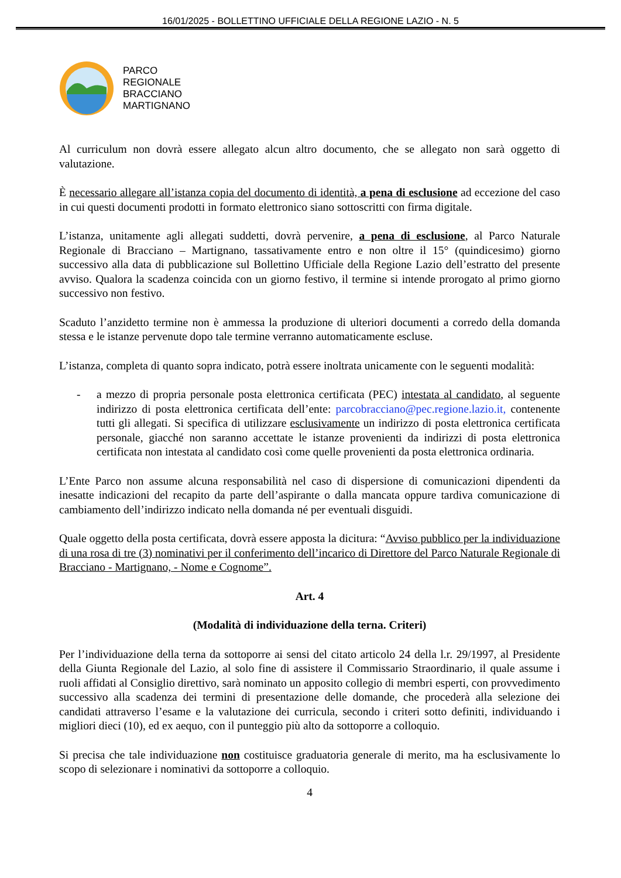16/01/2025 - BOLLETTINO UFFICIALE DELLA REGIONE LAZIO - N. 5
PARCO
REGIONALE
BRACCIANO
MARTIGNANO
Al curriculum non dovrà essere allegato alcun altro documento, che se allegato non sarà oggetto di valutazione.
È necessario allegare all’istanza copia del documento di identità, a pena di esclusione ad eccezione del caso in cui questi documenti prodotti in formato elettronico siano sottoscritti con firma digitale.
L’istanza, unitamente agli allegati suddetti, dovrà pervenire, a pena di esclusione, al Parco Naturale Regionale di Bracciano – Martignano, tassativamente entro e non oltre il 15° (quindicesimo) giorno successivo alla data di pubblicazione sul Bollettino Ufficiale della Regione Lazio dell’estratto del presente avviso. Qualora la scadenza coincida con un giorno festivo, il termine si intende prorogato al primo giorno successivo non festivo.
Scaduto l’anzidetto termine non è ammessa la produzione di ulteriori documenti a corredo della domanda stessa e le istanze pervenute dopo tale termine verranno automaticamente escluse.
L’istanza, completa di quanto sopra indicato, potrà essere inoltrata unicamente con le seguenti modalità:
- a mezzo di propria personale posta elettronica certificata (PEC) intestata al candidato, al seguente indirizzo di posta elettronica certificata dell’ente: parcobracciano@pec.regione.lazio.it, contenente tutti gli allegati. Si specifica di utilizzare esclusivamente un indirizzo di posta elettronica certificata personale, giacché non saranno accettate le istanze provenienti da indirizzi di posta elettronica certificata non intestata al candidato così come quelle provenienti da posta elettronica ordinaria.
L’Ente Parco non assume alcuna responsabilità nel caso di dispersione di comunicazioni dipendenti da inesatte indicazioni del recapito da parte dell’aspirante o dalla mancata oppure tardiva comunicazione di cambiamento dell’indirizzo indicato nella domanda né per eventuali disguidi.
Quale oggetto della posta certificata, dovrà essere apposta la dicitura: “Avviso pubblico per la individuazione di una rosa di tre (3) nominativi per il conferimento dell’incarico di Direttore del Parco Naturale Regionale di Bracciano - Martignano, - Nome e Cognome”.
Art. 4
(Modalità di individuazione della terna. Criteri)
Per l’individuazione della terna da sottoporre ai sensi del citato articolo 24 della l.r. 29/1997, al Presidente della Giunta Regionale del Lazio, al solo fine di assistere il Commissario Straordinario, il quale assume i ruoli affidati al Consiglio direttivo, sarà nominato un apposito collegio di membri esperti, con provvedimento successivo alla scadenza dei termini di presentazione delle domande, che procederà alla selezione dei candidati attraverso l’esame e la valutazione dei curricula, secondo i criteri sotto definiti, individuando i migliori dieci (10), ed ex aequo, con il punteggio più alto da sottoporre a colloquio.
Si precisa che tale individuazione non costituisce graduatoria generale di merito, ma ha esclusivamente lo scopo di selezionare i nominativi da sottoporre a colloquio.
4